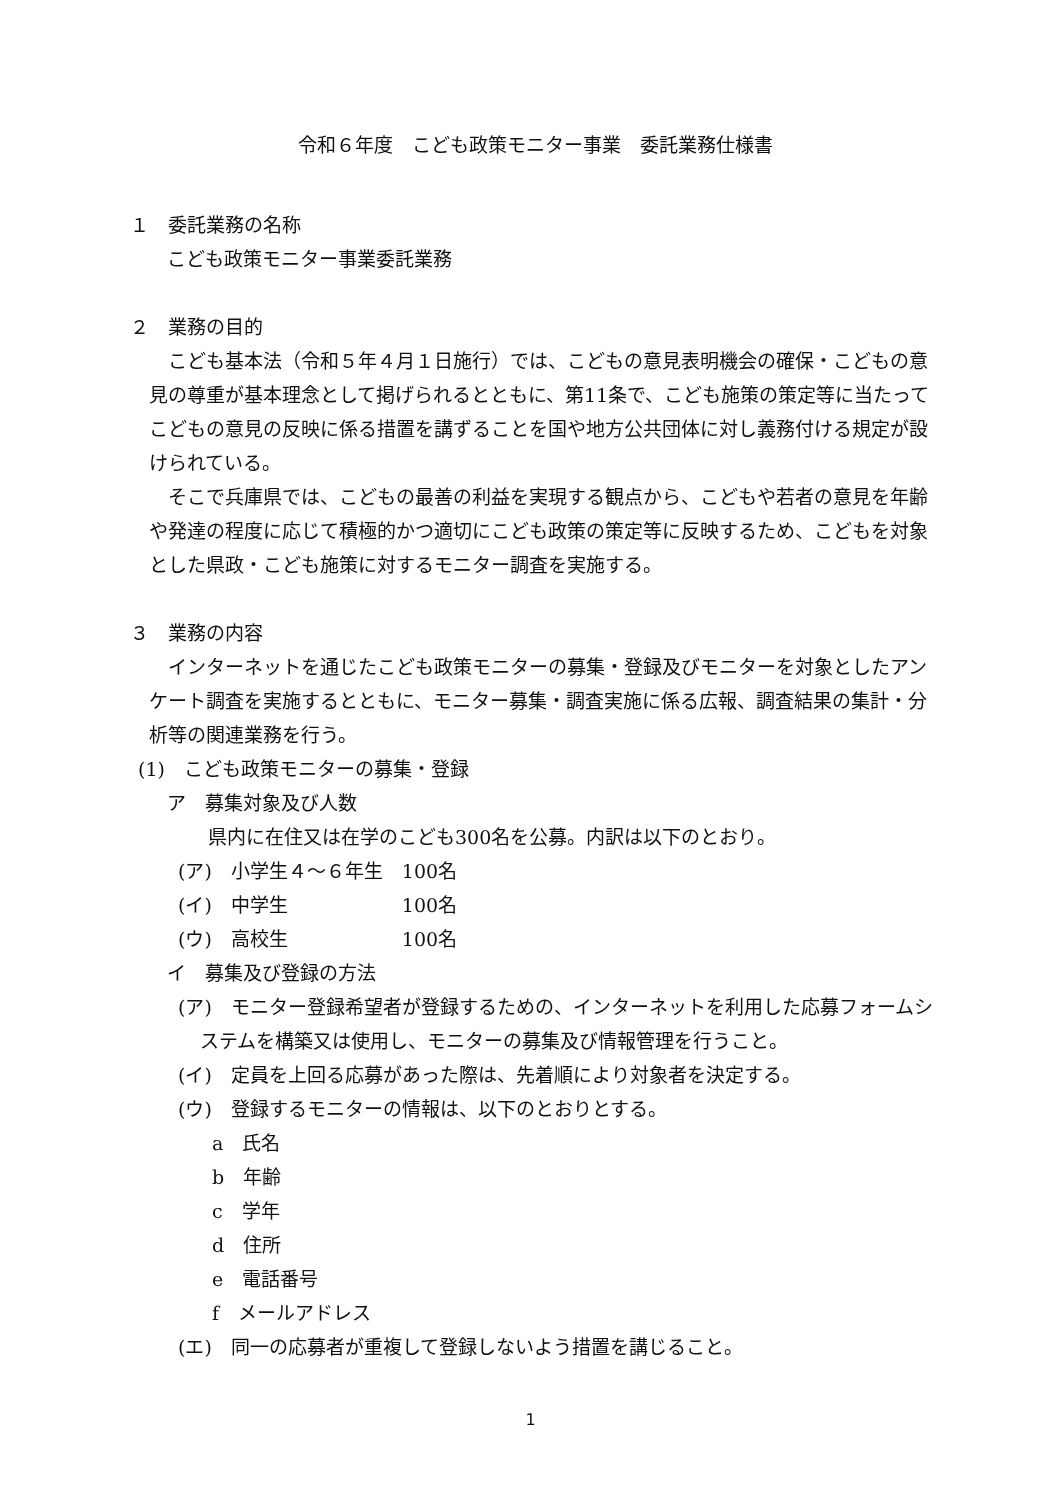令和６年度　こども政策モニター事業　委託業務仕様書
１　委託業務の名称
こども政策モニター事業委託業務
２　業務の目的
こども基本法（令和５年４月１日施行）では、こどもの意見表明機会の確保・こどもの意見の尊重が基本理念として掲げられるとともに、第11条で、こども施策の策定等に当たってこどもの意見の反映に係る措置を講ずることを国や地方公共団体に対し義務付ける規定が設けられている。
そこで兵庫県では、こどもの最善の利益を実現する観点から、こどもや若者の意見を年齢や発達の程度に応じて積極的かつ適切にこども政策の策定等に反映するため、こどもを対象とした県政・こども施策に対するモニター調査を実施する。
３　業務の内容
インターネットを通じたこども政策モニターの募集・登録及びモニターを対象としたアンケート調査を実施するとともに、モニター募集・調査実施に係る広報、調査結果の集計・分析等の関連業務を行う。
(1)　こども政策モニターの募集・登録
ア　募集対象及び人数
県内に在住又は在学のこども300名を公募。内訳は以下のとおり。
(ア)　小学生４～６年生　100名
(イ)　中学生　　　　　　100名
(ウ)　高校生　　　　　　100名
イ　募集及び登録の方法
(ア)　モニター登録希望者が登録するための、インターネットを利用した応募フォームシステムを構築又は使用し、モニターの募集及び情報管理を行うこと。
(イ)　定員を上回る応募があった際は、先着順により対象者を決定する。
(ウ)　登録するモニターの情報は、以下のとおりとする。
a　氏名
b　年齢
c　学年
d　住所
e　電話番号
f　メールアドレス
(エ)　同一の応募者が重複して登録しないよう措置を講じること。
1